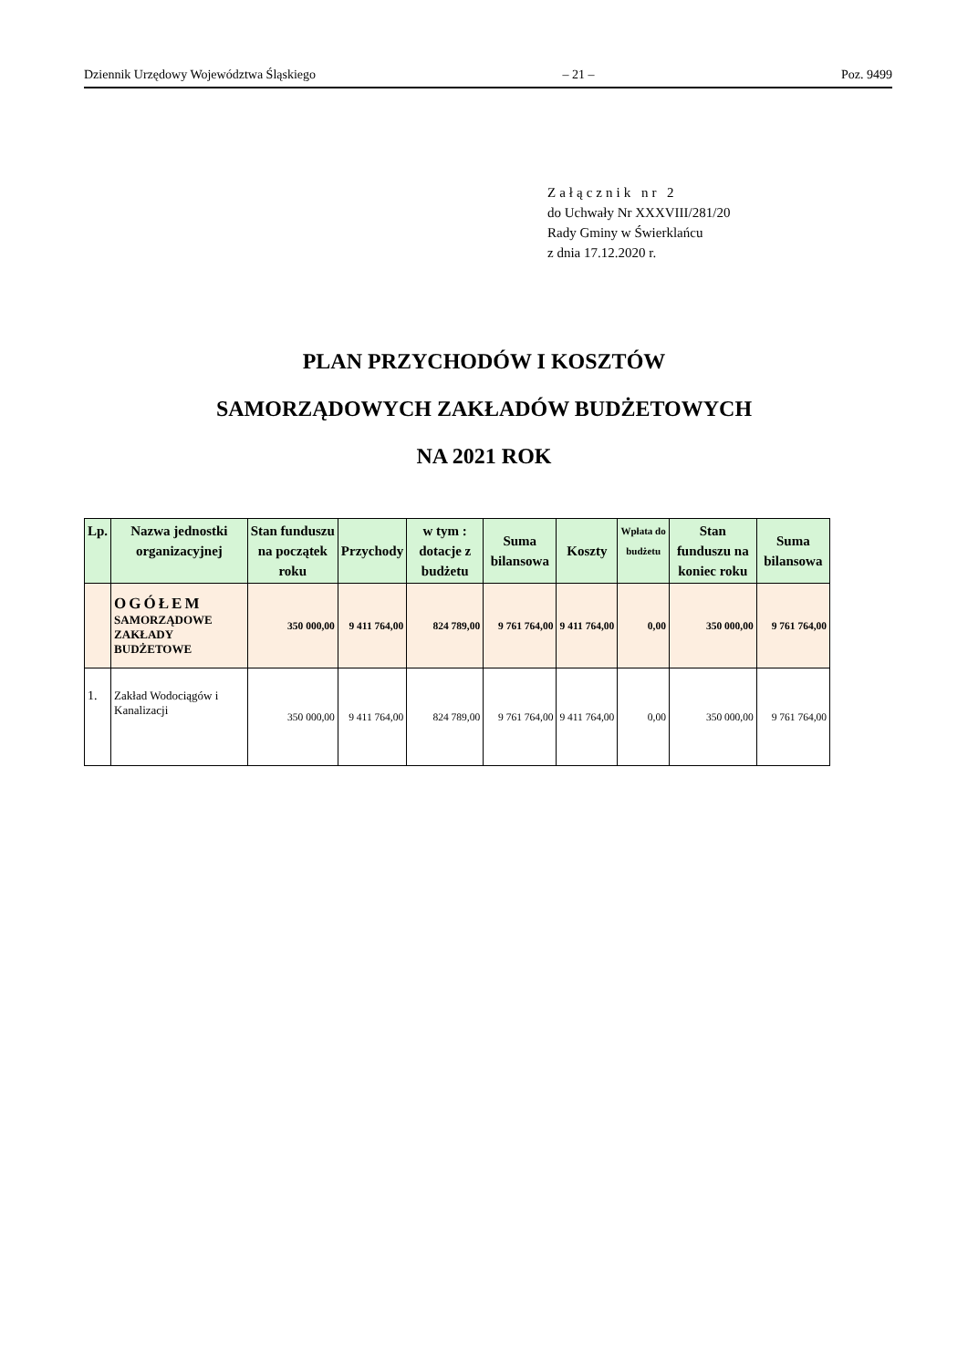Dziennik Urzędowy Województwa Śląskiego – 21 – Poz. 9499
Załącznik nr 2
do Uchwały Nr XXXVIII/281/20
Rady Gminy w Świerklańcu
z dnia 17.12.2020 r.
PLAN PRZYCHODÓW I KOSZTÓW
SAMORZĄDOWYCH ZAKŁADÓW BUDŻETOWYCH
NA 2021 ROK
| Lp. | Nazwa jednostki organizacyjnej | Stan funduszu na początek roku | Przychody | w tym : dotacje z budżetu | Suma bilansowa | Koszty | Wpłata do budżetu | Stan funduszu na koniec roku | Suma bilansowa |
| --- | --- | --- | --- | --- | --- | --- | --- | --- | --- |
| | OGÓŁEM SAMORZĄDOWE ZAKŁADY BUDŻETOWE | 350 000,00 | 9 411 764,00 | 824 789,00 | 9 761 764,00 | 9 411 764,00 | 0,00 | 350 000,00 | 9 761 764,00 |
| 1. | Zakład Wodociągów i Kanalizacji | 350 000,00 | 9 411 764,00 | 824 789,00 | 9 761 764,00 | 9 411 764,00 | 0,00 | 350 000,00 | 9 761 764,00 |